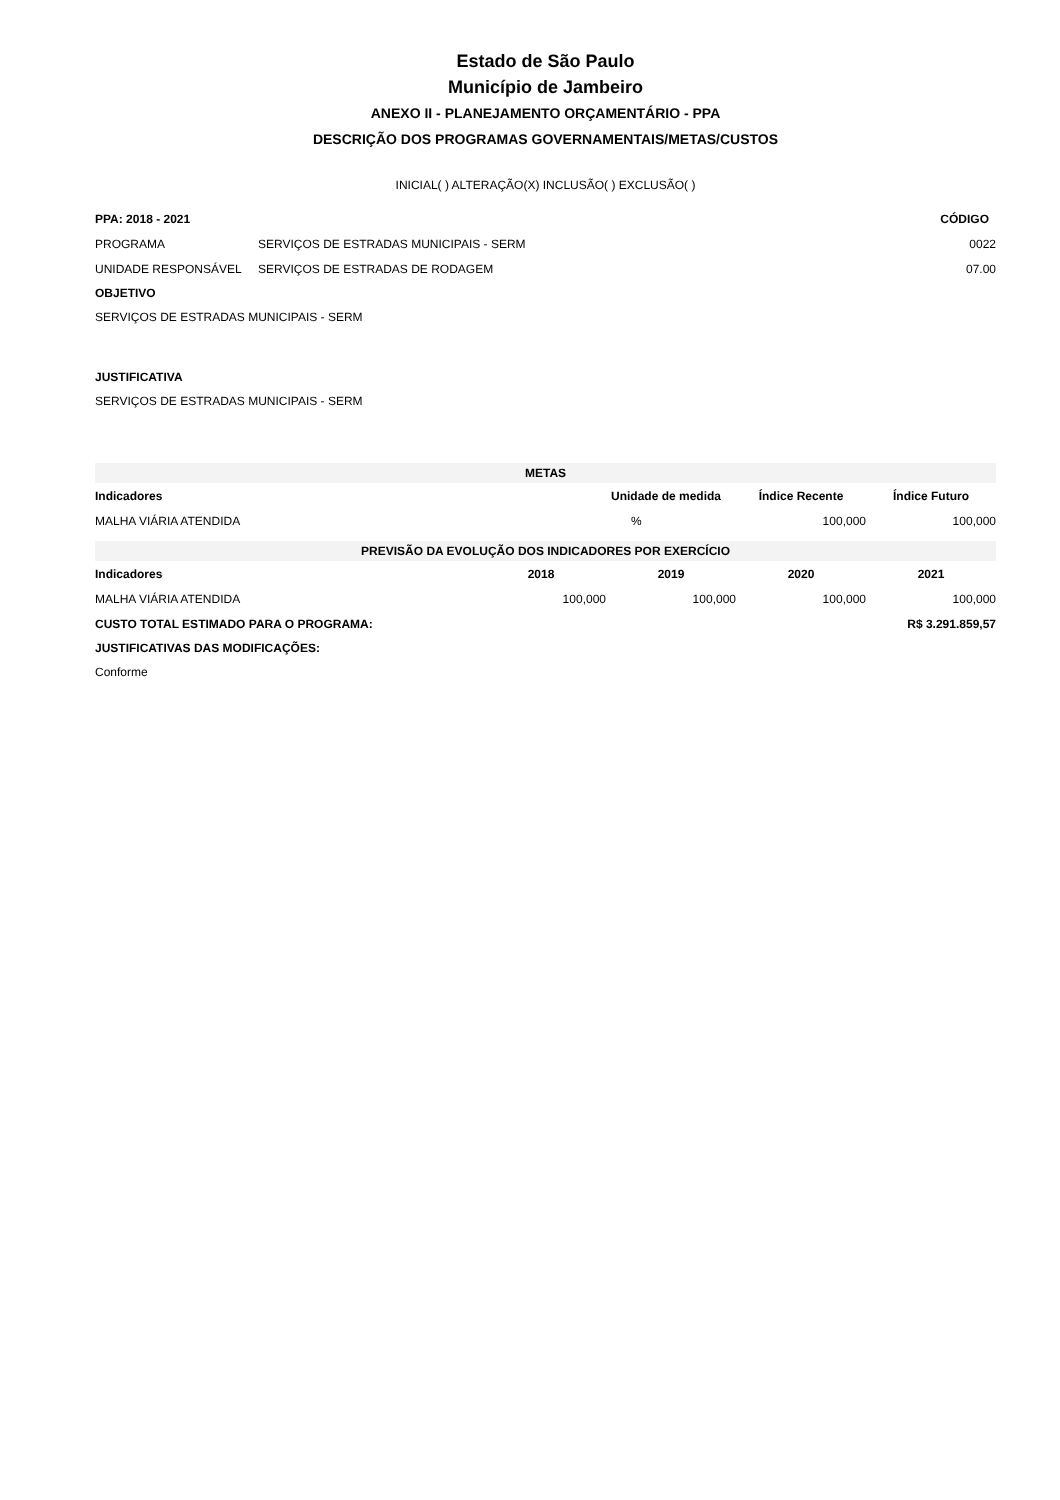Estado de São Paulo
Município de Jambeiro
ANEXO II - PLANEJAMENTO ORÇAMENTÁRIO - PPA
DESCRIÇÃO DOS PROGRAMAS GOVERNAMENTAIS/METAS/CUSTOS
INICIAL( ) ALTERAÇÃO(X) INCLUSÃO( ) EXCLUSÃO( )
| PPA: 2018 - 2021 | | CÓDIGO |
| --- | --- | --- |
| PROGRAMA | SERVIÇOS DE ESTRADAS MUNICIPAIS - SERM | 0022 |
| UNIDADE RESPONSÁVEL | SERVIÇOS DE ESTRADAS DE RODAGEM | 07.00 |
OBJETIVO
SERVIÇOS DE ESTRADAS MUNICIPAIS - SERM
JUSTIFICATIVA
SERVIÇOS DE ESTRADAS MUNICIPAIS - SERM
| METAS | | | |
| --- | --- | --- | --- |
| Indicadores | Unidade de medida | Índice Recente | Índice Futuro |
| MALHA VIÁRIA ATENDIDA | % | 100,000 | 100,000 |
| PREVISÃO DA EVOLUÇÃO DOS INDICADORES POR EXERCÍCIO | | | | |
| --- | --- | --- | --- | --- |
| Indicadores | 2018 | 2019 | 2020 | 2021 |
| MALHA VIÁRIA ATENDIDA | 100,000 | 100,000 | 100,000 | 100,000 |
| CUSTO TOTAL ESTIMADO PARA O PROGRAMA: | | | R$ 3.291.859,57 | |
JUSTIFICATIVAS DAS MODIFICAÇÕES:
Conforme